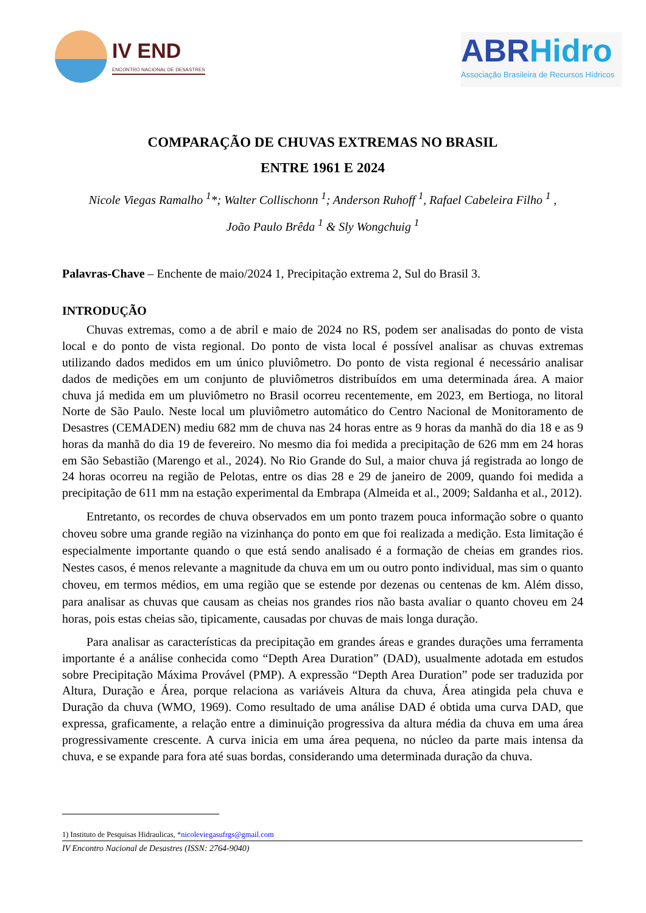IV END
ENCONTRO NACIONAL DE DESASTRES
ABRHidro
Associação Brasileira de Recursos Hídricos
COMPARAÇÃO DE CHUVAS EXTREMAS NO BRASIL
ENTRE 1961 E 2024
Nicole Viegas Ramalho <sup>1</sup>*; Walter Collischonn <sup>1</sup>; Anderson Ruhoff <sup>1</sup>, Rafael Cabeleira Filho <sup>1</sup> ,
João Paulo Brêda <sup>1</sup> & Sly Wongchuig <sup>1</sup>
Palavras-Chave – Enchente de maio/2024 1, Precipitação extrema 2, Sul do Brasil 3.
INTRODUÇÃO
Chuvas extremas, como a de abril e maio de 2024 no RS, podem ser analisadas do ponto de vista local e do ponto de vista regional. Do ponto de vista local é possível analisar as chuvas extremas utilizando dados medidos em um único pluviômetro. Do ponto de vista regional é necessário analisar dados de medições em um conjunto de pluviômetros distribuídos em uma determinada área. A maior chuva já medida em um pluviômetro no Brasil ocorreu recentemente, em 2023, em Bertioga, no litoral Norte de São Paulo. Neste local um pluviômetro automático do Centro Nacional de Monitoramento de Desastres (CEMADEN) mediu 682 mm de chuva nas 24 horas entre as 9 horas da manhã do dia 18 e as 9 horas da manhã do dia 19 de fevereiro. No mesmo dia foi medida a precipitação de 626 mm em 24 horas em São Sebastião (Marengo et al., 2024). No Rio Grande do Sul, a maior chuva já registrada ao longo de 24 horas ocorreu na região de Pelotas, entre os dias 28 e 29 de janeiro de 2009, quando foi medida a precipitação de 611 mm na estação experimental da Embrapa (Almeida et al., 2009; Saldanha et al., 2012).
Entretanto, os recordes de chuva observados em um ponto trazem pouca informação sobre o quanto choveu sobre uma grande região na vizinhança do ponto em que foi realizada a medição. Esta limitação é especialmente importante quando o que está sendo analisado é a formação de cheias em grandes rios. Nestes casos, é menos relevante a magnitude da chuva em um ou outro ponto individual, mas sim o quanto choveu, em termos médios, em uma região que se estende por dezenas ou centenas de km. Além disso, para analisar as chuvas que causam as cheias nos grandes rios não basta avaliar o quanto choveu em 24 horas, pois estas cheias são, tipicamente, causadas por chuvas de mais longa duração.
Para analisar as características da precipitação em grandes áreas e grandes durações uma ferramenta importante é a análise conhecida como “Depth Area Duration” (DAD), usualmente adotada em estudos sobre Precipitação Máxima Provável (PMP). A expressão “Depth Area Duration” pode ser traduzida por Altura, Duração e Área, porque relaciona as variáveis Altura da chuva, Área atingida pela chuva e Duração da chuva (WMO, 1969). Como resultado de uma análise DAD é obtida uma curva DAD, que expressa, graficamente, a relação entre a diminuição progressiva da altura média da chuva em uma área progressivamente crescente. A curva inicia em uma área pequena, no núcleo da parte mais intensa da chuva, e se expande para fora até suas bordas, considerando uma determinada duração da chuva.
1) Instituto de Pesquisas Hidraulicas, *nicoleviegasufrgs@gmail.com
IV Encontro Nacional de Desastres (ISSN: 2764-9040)